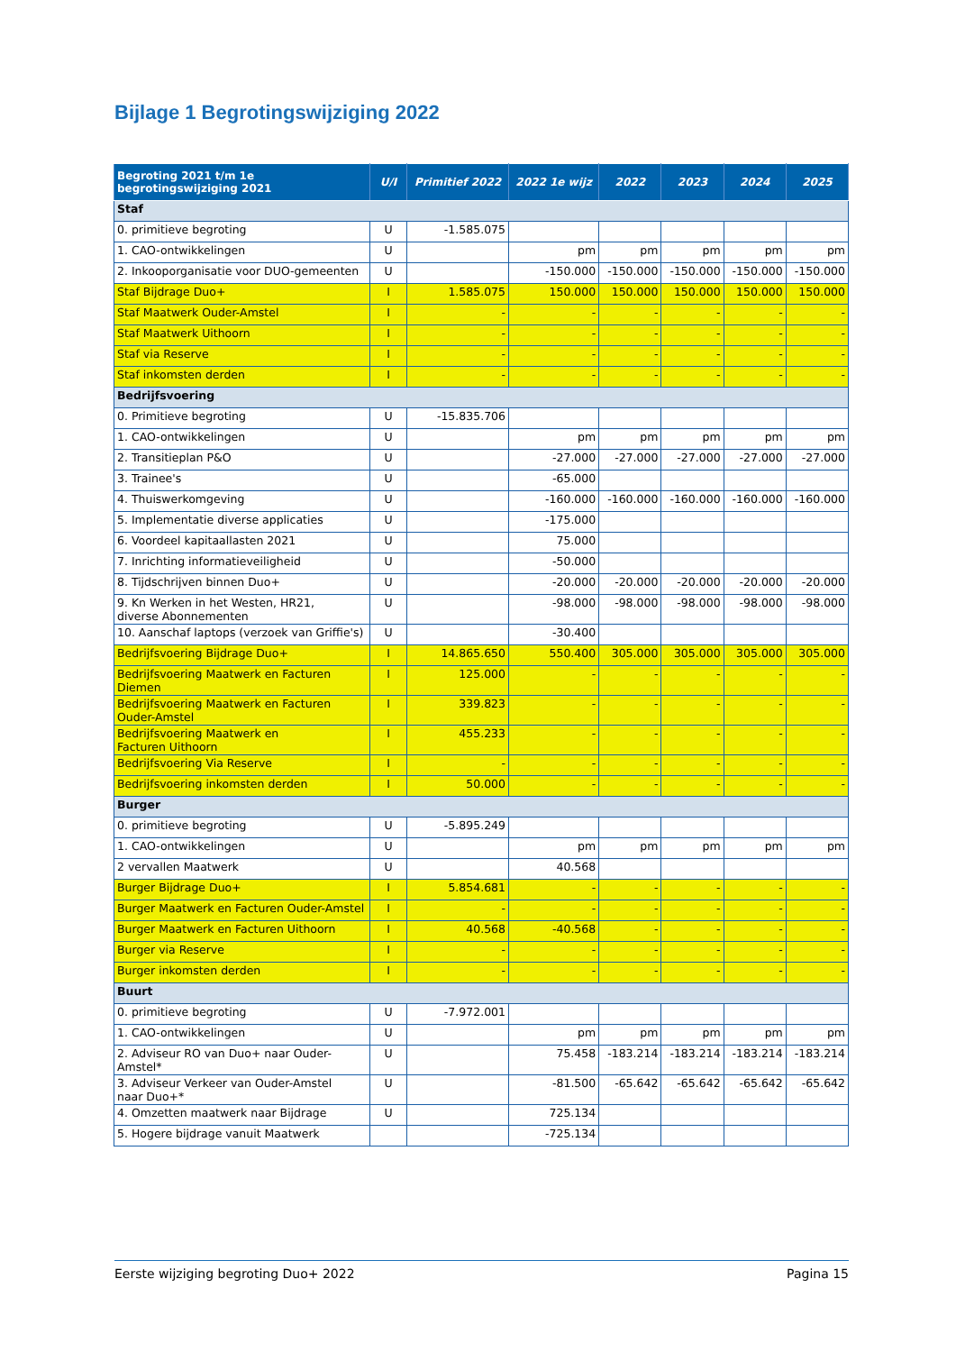Bijlage 1 Begrotingswijziging 2022
| Begroting 2021 t/m 1e begrotingswijziging 2021 | U/I | Primitief 2022 | 2022 1e wijz | 2022 | 2023 | 2024 | 2025 |
| --- | --- | --- | --- | --- | --- | --- | --- |
| Staf | | | | | | | |
| 0. primitieve begroting | U | -1.585.075 | | | | | |
| 1. CAO-ontwikkelingen | U | | pm | pm | pm | pm | pm |
| 2. Inkooporganisatie voor DUO-gemeenten | U | | -150.000 | -150.000 | -150.000 | -150.000 | -150.000 |
| Staf Bijdrage Duo+ | I | 1.585.075 | 150.000 | 150.000 | 150.000 | 150.000 | 150.000 |
| Staf Maatwerk Ouder-Amstel | I | - | - | - | - | - | - |
| Staf Maatwerk Uithoorn | I | - | - | - | - | - | - |
| Staf via Reserve | I | - | - | - | - | - | - |
| Staf inkomsten derden | I | - | - | - | - | - | - |
| Bedrijfsvoering | | | | | | | |
| 0. Primitieve begroting | U | -15.835.706 | | | | | |
| 1. CAO-ontwikkelingen | U | | pm | pm | pm | pm | pm |
| 2. Transitieplan P&O | U | | -27.000 | -27.000 | -27.000 | -27.000 | -27.000 |
| 3. Trainee's | U | | -65.000 | | | | |
| 4. Thuiswerkomgeving | U | | -160.000 | -160.000 | -160.000 | -160.000 | -160.000 |
| 5. Implementatie diverse applicaties | U | | -175.000 | | | | |
| 6. Voordeel kapitaallasten 2021 | U | | 75.000 | | | | |
| 7. Inrichting informatieveiligheid | U | | -50.000 | | | | |
| 8. Tijdschrijven binnen Duo+ | U | | -20.000 | -20.000 | -20.000 | -20.000 | -20.000 |
| 9. Kn Werken in het Westen, HR21, diverse Abonnementen | U | | -98.000 | -98.000 | -98.000 | -98.000 | -98.000 |
| 10. Aanschaf laptops (verzoek van Griffie's) | U | | -30.400 | | | | |
| Bedrijfsvoering Bijdrage Duo+ | I | 14.865.650 | 550.400 | 305.000 | 305.000 | 305.000 | 305.000 |
| Bedrijfsvoering Maatwerk en Facturen Diemen | I | 125.000 | - | - | - | - | - |
| Bedrijfsvoering Maatwerk en Facturen Ouder-Amstel | I | 339.823 | - | - | - | - | - |
| Bedrijfsvoering Maatwerk en Facturen Uithoorn | I | 455.233 | - | - | - | - | - |
| Bedrijfsvoering Via Reserve | I | - | - | - | - | - | - |
| Bedrijfsvoering inkomsten derden | I | 50.000 | - | - | - | - | - |
| Burger | | | | | | | |
| 0. primitieve begroting | U | -5.895.249 | | | | | |
| 1. CAO-ontwikkelingen | U | | pm | pm | pm | pm | pm |
| 2 vervallen Maatwerk | U | | 40.568 | | | | |
| Burger Bijdrage Duo+ | I | 5.854.681 | - | - | - | - | - |
| Burger Maatwerk en Facturen Ouder-Amstel | I | - | - | - | - | - | - |
| Burger Maatwerk en Facturen Uithoorn | I | 40.568 | -40.568 | - | - | - | - |
| Burger via Reserve | I | - | - | - | - | - | - |
| Burger inkomsten derden | I | - | - | - | - | - | - |
| Buurt | | | | | | | |
| 0. primitieve begroting | U | -7.972.001 | | | | | |
| 1. CAO-ontwikkelingen | U | | pm | pm | pm | pm | pm |
| 2. Adviseur RO van Duo+ naar Ouder-Amstel* | U | | 75.458 | -183.214 | -183.214 | -183.214 | -183.214 |
| 3. Adviseur Verkeer van Ouder-Amstel naar Duo+* | U | | -81.500 | -65.642 | -65.642 | -65.642 | -65.642 |
| 4. Omzetten maatwerk naar Bijdrage | U | | 725.134 | | | | |
| 5. Hogere bijdrage vanuit Maatwerk | | | -725.134 | | | | |
Eerste wijziging begroting Duo+ 2022 Pagina 15